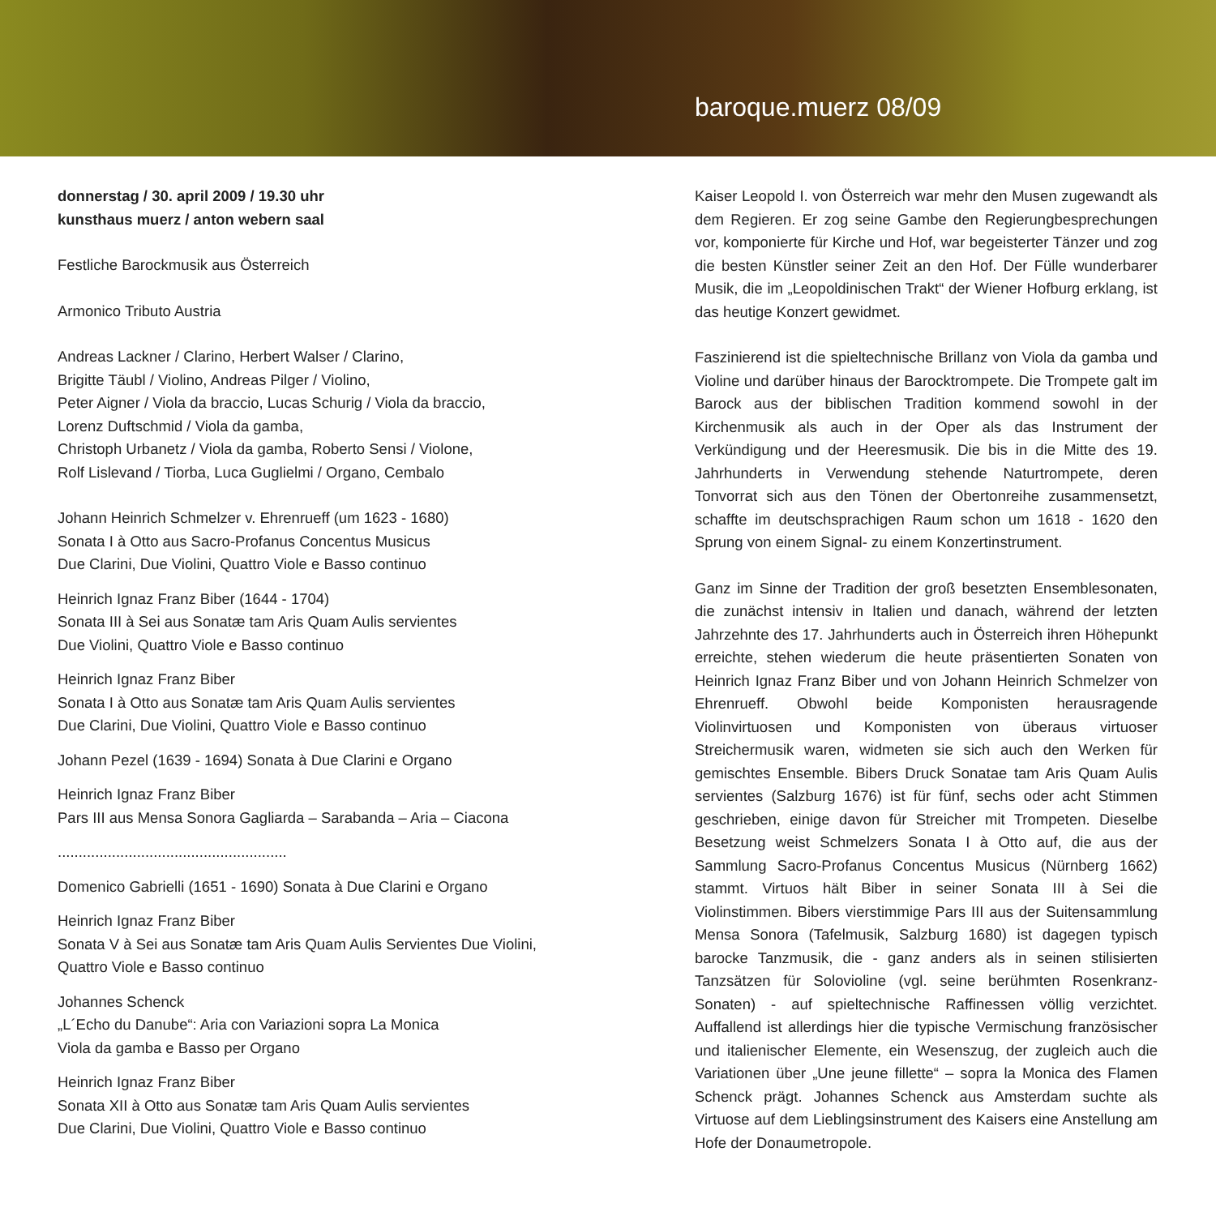baroque.muerz 08/09
donnerstag / 30. april 2009 / 19.30 uhr
kunsthaus muerz / anton webern saal
Festliche Barockmusik aus Österreich
Armonico Tributo Austria
Andreas Lackner / Clarino, Herbert Walser / Clarino,
Brigitte Täubl / Violino, Andreas Pilger / Violino,
Peter Aigner / Viola da braccio, Lucas Schurig / Viola da braccio,
Lorenz Duftschmid / Viola da gamba,
Christoph Urbanetz / Viola da gamba, Roberto Sensi / Violone,
Rolf Lislevand / Tiorba, Luca Guglielmi / Organo, Cembalo
Johann Heinrich Schmelzer v. Ehrenrueff (um 1623 - 1680)
Sonata I à Otto aus Sacro-Profanus Concentus Musicus
Due Clarini, Due Violini, Quattro Viole e Basso continuo
Heinrich Ignaz Franz Biber (1644 - 1704)
Sonata III à Sei aus Sonatæ tam Aris Quam Aulis servientes
Due Violini, Quattro Viole e Basso continuo
Heinrich Ignaz Franz Biber
Sonata I à Otto aus Sonatæ tam Aris Quam Aulis servientes
Due Clarini, Due Violini, Quattro Viole e Basso continuo
Johann Pezel (1639 - 1694) Sonata à Due Clarini e Organo
Heinrich Ignaz Franz Biber
Pars III aus Mensa Sonora Gagliarda – Sarabanda – Aria – Ciacona
.......................................................
Domenico Gabrielli (1651 - 1690) Sonata à Due Clarini e Organo
Heinrich Ignaz Franz Biber
Sonata V à Sei aus Sonatæ tam Aris Quam Aulis Servientes Due Violini, Quattro Viole e Basso continuo
Johannes Schenck
„L´Echo du Danube“: Aria con Variazioni sopra La Monica
Viola da gamba e Basso per Organo
Heinrich Ignaz Franz Biber
Sonata XII à Otto aus Sonatæ tam Aris Quam Aulis servientes
Due Clarini, Due Violini, Quattro Viole e Basso continuo
Kaiser Leopold I. von Österreich war mehr den Musen zugewandt als dem Regieren. Er zog seine Gambe den Regierungbesprechungen vor, komponierte für Kirche und Hof, war begeisterter Tänzer und zog die besten Künstler seiner Zeit an den Hof. Der Fülle wunderbarer Musik, die im „Leopoldinischen Trakt“ der Wiener Hofburg erklang, ist das heutige Konzert gewidmet.
Faszinierend ist die spieltechnische Brillanz von Viola da gamba und Violine und darüber hinaus der Barocktrompete. Die Trompete galt im Barock aus der biblischen Tradition kommend sowohl in der Kirchenmusik als auch in der Oper als das Instrument der Verkündigung und der Heeresmusik. Die bis in die Mitte des 19. Jahrhunderts in Verwendung stehende Naturtrompete, deren Tonvorrat sich aus den Tönen der Obertonreihe zusammensetzt, schaffte im deutschsprachigen Raum schon um 1618 - 1620 den Sprung von einem Signal- zu einem Konzertinstrument.
Ganz im Sinne der Tradition der groß besetzten Ensemblesonaten, die zunächst intensiv in Italien und danach, während der letzten Jahrzehnte des 17. Jahrhunderts auch in Österreich ihren Höhepunkt erreichte, stehen wiederum die heute präsentierten Sonaten von Heinrich Ignaz Franz Biber und von Johann Heinrich Schmelzer von Ehrenrueff. Obwohl beide Komponisten herausragende Violinvirtuosen und Komponisten von überaus virtuoser Streichermusik waren, widmeten sie sich auch den Werken für gemischtes Ensemble. Bibers Druck Sonatae tam Aris Quam Aulis servientes (Salzburg 1676) ist für fünf, sechs oder acht Stimmen geschrieben, einige davon für Streicher mit Trompeten. Dieselbe Besetzung weist Schmelzers Sonata I à Otto auf, die aus der Sammlung Sacro-Profanus Concentus Musicus (Nürnberg 1662) stammt. Virtuos hält Biber in seiner Sonata III à Sei die Violinstimmen. Bibers vierstimmige Pars III aus der Suitensammlung Mensa Sonora (Tafelmusik, Salzburg 1680) ist dagegen typisch barocke Tanzmusik, die - ganz anders als in seinen stilisierten Tanzsätzen für Solovioline (vgl. seine berühmten Rosenkranz-Sonaten) - auf spieltechnische Raffinessen völlig verzichtet. Auffallend ist allerdings hier die typische Vermischung französischer und italienischer Elemente, ein Wesenszug, der zugleich auch die Variationen über „Une jeune fillette“ – sopra la Monica des Flamen Schenck prägt. Johannes Schenck aus Amsterdam suchte als Virtuose auf dem Lieblingsinstrument des Kaisers eine Anstellung am Hofe der Donaumetropole.